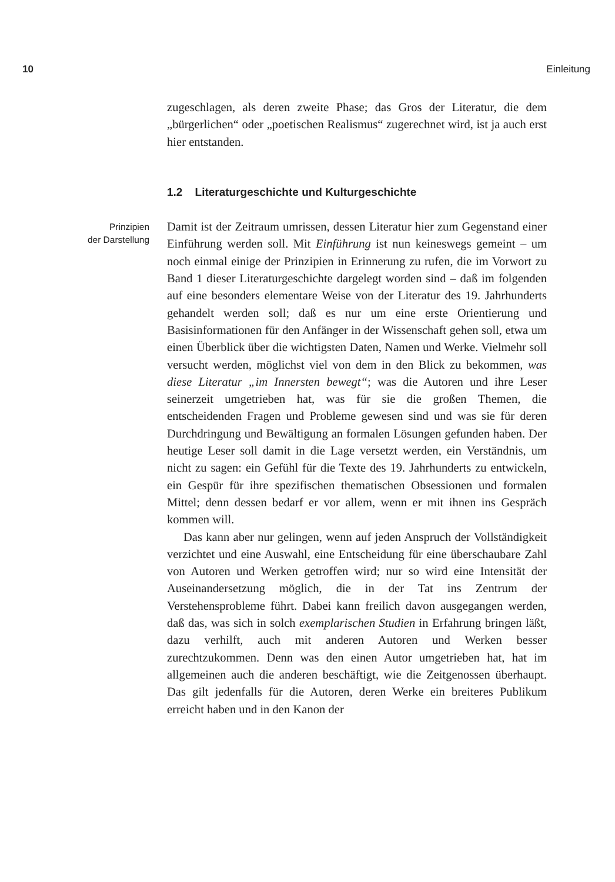10 Einleitung
zugeschlagen, als deren zweite Phase; das Gros der Literatur, die dem „bürgerlichen“ oder „poetischen Realismus“ zugerechnet wird, ist ja auch erst hier entstanden.
1.2 Literaturgeschichte und Kulturgeschichte
Prinzipien
der Darstellung
Damit ist der Zeitraum umrissen, dessen Literatur hier zum Gegenstand einer Einführung werden soll. Mit Einführung ist nun keineswegs gemeint – um noch einmal einige der Prinzipien in Erinnerung zu rufen, die im Vorwort zu Band 1 dieser Literaturgeschichte dargelegt worden sind – daß im folgenden auf eine besonders elementare Weise von der Literatur des 19. Jahrhunderts gehandelt werden soll; daß es nur um eine erste Orientierung und Basisinformationen für den Anfänger in der Wissenschaft gehen soll, etwa um einen Überblick über die wichtigsten Daten, Namen und Werke. Vielmehr soll versucht werden, möglichst viel von dem in den Blick zu bekommen, was diese Literatur „im Innersten bewegt“; was die Autoren und ihre Leser seinerzeit umgetrieben hat, was für sie die großen Themen, die entscheidenden Fragen und Probleme gewesen sind und was sie für deren Durchdringung und Bewältigung an formalen Lösungen gefunden haben. Der heutige Leser soll damit in die Lage versetzt werden, ein Verständnis, um nicht zu sagen: ein Gefühl für die Texte des 19. Jahrhunderts zu entwickeln, ein Gespür für ihre spezifischen thematischen Obsessionen und formalen Mittel; denn dessen bedarf er vor allem, wenn er mit ihnen ins Gespräch kommen will.
Das kann aber nur gelingen, wenn auf jeden Anspruch der Vollständigkeit verzichtet und eine Auswahl, eine Entscheidung für eine überschaubare Zahl von Autoren und Werken getroffen wird; nur so wird eine Intensität der Auseinandersetzung möglich, die in der Tat ins Zentrum der Verstehensprobleme führt. Dabei kann freilich davon ausgegangen werden, daß das, was sich in solch exemplarischen Studien in Erfahrung bringen läßt, dazu verhilft, auch mit anderen Autoren und Werken besser zurechtzukommen. Denn was den einen Autor umgetrieben hat, hat im allgemeinen auch die anderen beschäftigt, wie die Zeitgenossen überhaupt. Das gilt jedenfalls für die Autoren, deren Werke ein breiteres Publikum erreicht haben und in den Kanon der